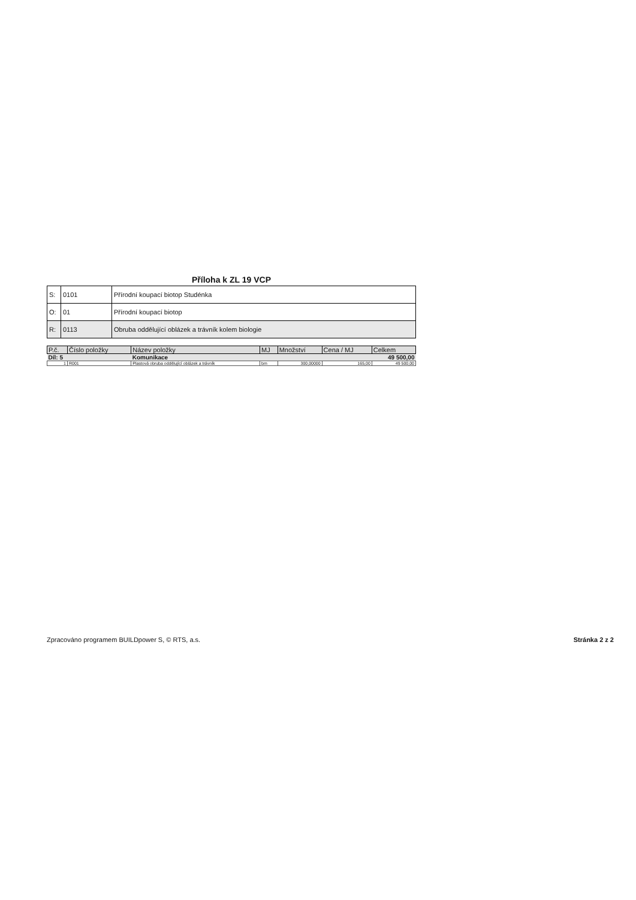Příloha k ZL 19 VCP
| S: | 0101 | Přírodní koupací biotop Studénka |
| O: | 01 | Přírodní koupací biotop |
| R: | 0113 | Obruba oddělující oblázek a trávník kolem biologie |
| P.č. | Číslo položky | Název položky | MJ | Množství | Cena / MJ | Celkem |
| --- | --- | --- | --- | --- | --- | --- |
| Díl: 5 | | Komunikace | | | | 49 500,00 |
| 1 | R001 | Plastová obruba oddělující oblázek a trávník | bm | 300,00000 | 165,00 | 49 500,00 |
Zpracováno programem BUILDpower S, © RTS, a.s. Stránka 2 z 2